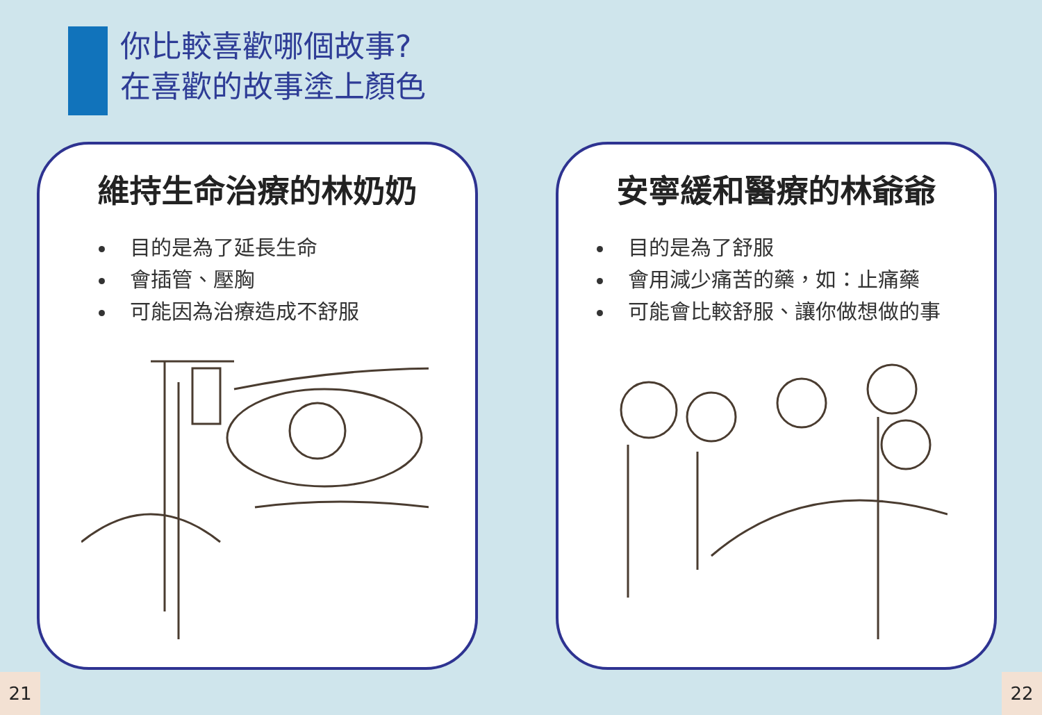你比較喜歡哪個故事?
在喜歡的故事塗上顏色
維持生命治療的林奶奶
目的是為了延長生命
會插管、壓胸
可能因為治療造成不舒服
安寧緩和醫療的林爺爺
目的是為了舒服
會用減少痛苦的藥，如：止痛藥
可能會比較舒服、讓你做想做的事
21 22